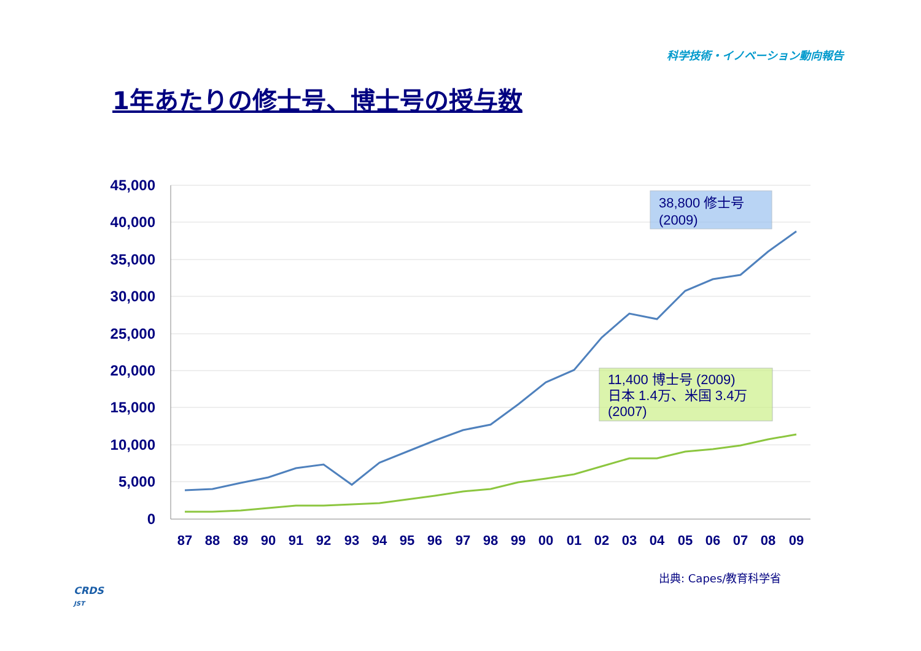科学技術・イノベーション動向報告
1年あたりの修士号、博士号の授与数
45,000
40,000
35,000
30,000
25,000
20,000
15,000
10,000
5,000
0
87
88
89
90
91
92
93
94
95
96
97
98
99
00
01
02
03
04
05
06
07
08
09
38,800 修士号
(2009)
11,400 博士号 (2009)
日本 1.4万、米国 3.4万
(2007)
出典: Capes/教育科学省
CRDS
JST